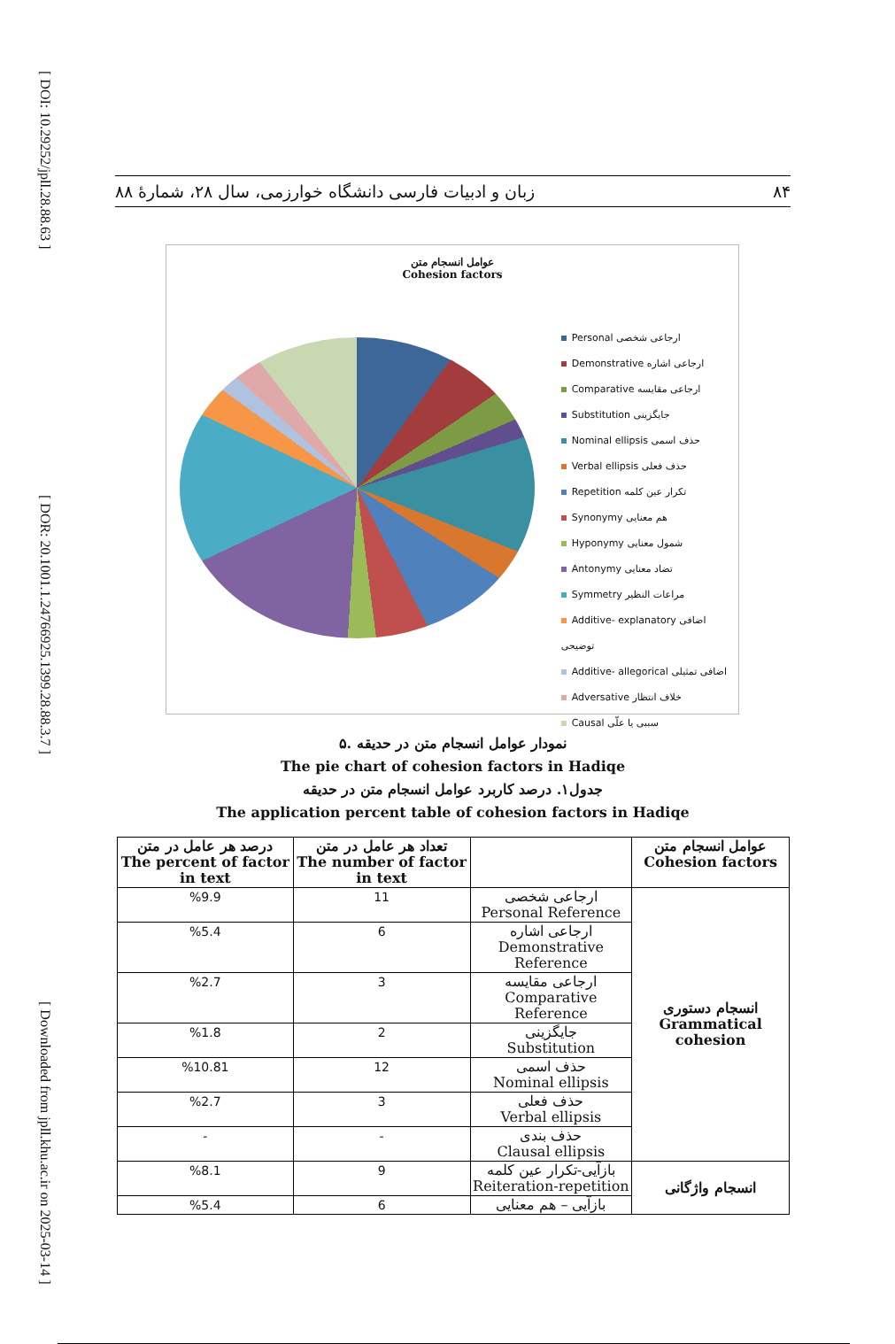[ DOI: 10.29252/jpll.28.88.63 ]
[ DOR: 20.1001.1.24766925.1399.28.88.3.7 ]
[ Downloaded from jpll.khu.ac.ir on 2025-03-14 ]
۸۴ زبان و ادبیات فارسی دانشگاه خوارزمی، سال ۲۸، شمارهٔ ۸۸
عوامل انسجام متن
Cohesion factors
Personal ارجاعی شخصی
Demonstrative ارجاعی اشاره
Comparative ارجاعی مقایسه
Substitution جایگزینی
Nominal ellipsis حذف اسمی
Verbal ellipsis حذف فعلی
Repetition تکرار عین کلمه
Synonymy هم معنایی
Hyponymy شمول معنایی
Antonymy تضاد معنایی
Symmetry مراعات النظیر
Additive- explanatory اضافی توضیحی
Additive- allegorical اضافی تمثیلی
Adversative خلاف انتظار
Causal سببی یا علّی
۵. نمودار عوامل انسجام متن در حدیقه
The pie chart of cohesion factors in Hadiqe
جدول۱. درصد کاربرد عوامل انسجام متن در حدیقه
The application percent table of cohesion factors in Hadiqe
| درصد هر عامل در متن The percent of factor in text | تعداد هر عامل در متن The number of factor in text | | عوامل انسجام متن Cohesion factors |
| --- | --- | --- | --- |
| %9.9 | 11 | ارجاعی شخصی Personal Reference | انسجام دستوری Grammatical cohesion |
| %5.4 | 6 | ارجاعی اشاره Demonstrative Reference | |
| %2.7 | 3 | ارجاعی مقایسه Comparative Reference | |
| %1.8 | 2 | جایگزینی Substitution | |
| %10.81 | 12 | حذف اسمی Nominal ellipsis | |
| %2.7 | 3 | حذف فعلی Verbal ellipsis | |
| - | - | حذف بندی Clausal ellipsis | |
| %8.1 | 9 | بازآیی-تکرار عین کلمه Reiteration-repetition | انسجام واژگانی |
| %5.4 | 6 | بازآیی – هم معنایی | |